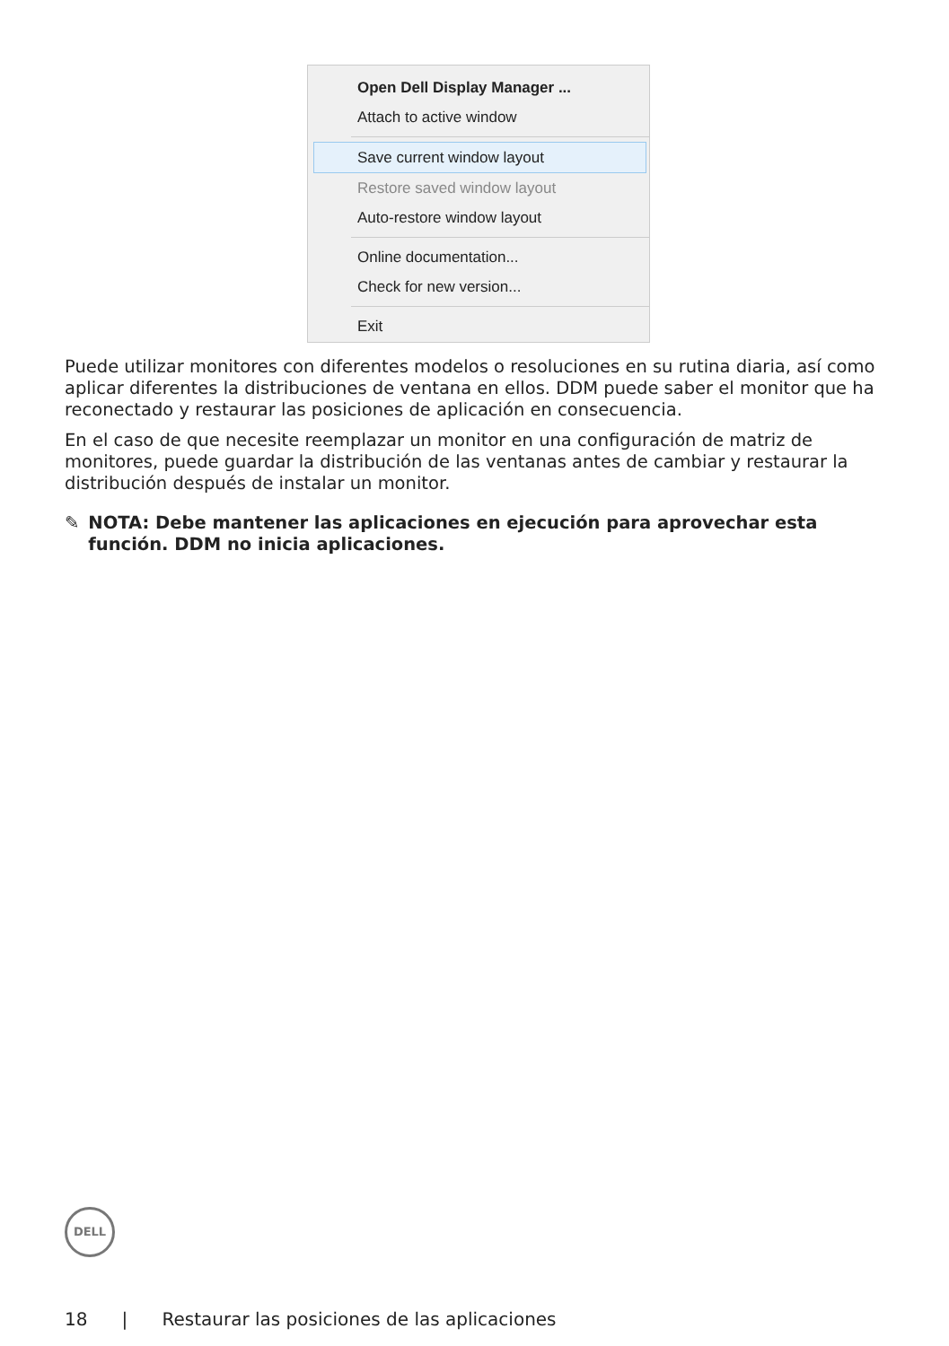Open Dell Display Manager ...
Attach to active window
Save current window layout
Restore saved window layout
Auto-restore window layout
Online documentation...
Check for new version...
Exit
Puede utilizar monitores con diferentes modelos o resoluciones en su rutina diaria, así como aplicar diferentes la distribuciones de ventana en ellos. DDM puede saber el monitor que ha reconectado y restaurar las posiciones de aplicación en consecuencia.
En el caso de que necesite reemplazar un monitor en una configuración de matriz de monitores, puede guardar la distribución de las ventanas antes de cambiar y restaurar la distribución después de instalar un monitor.
✎ NOTA: Debe mantener las aplicaciones en ejecución para aprovechar esta función. DDM no inicia aplicaciones.
DELL
18 | Restaurar las posiciones de las aplicaciones